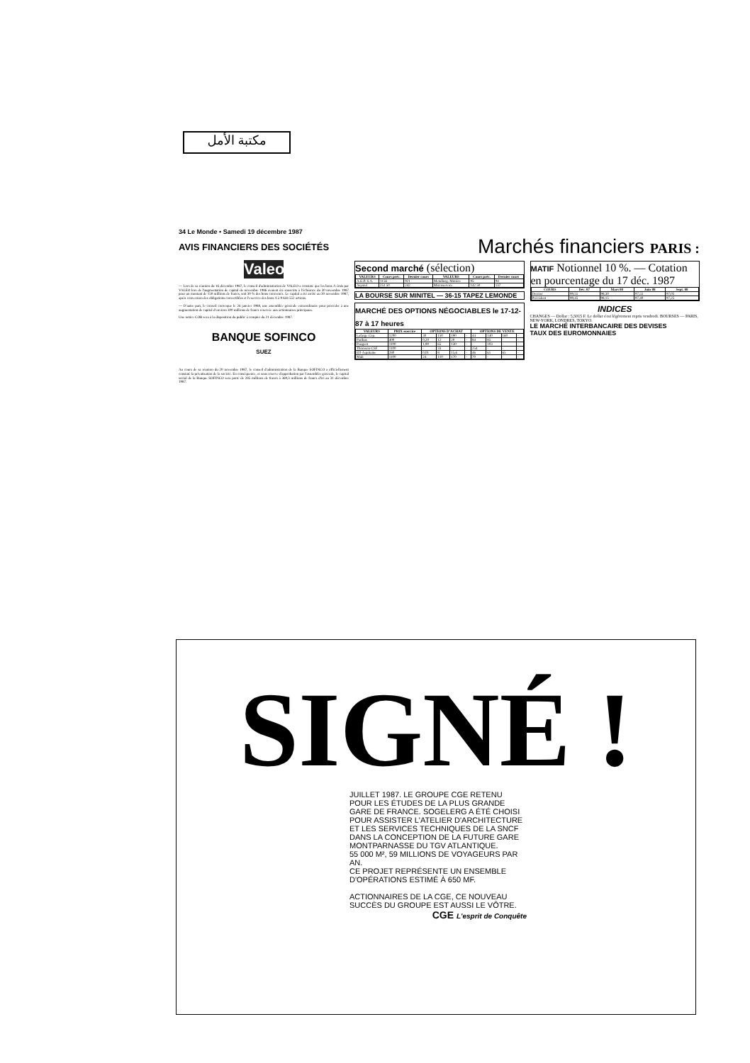مكتبة الأمل
34 Le Monde • Samedi 19 décembre 1987
AVIS FINANCIERS DES SOCIÉTÉS
Valeo
— Lors de sa réunion du 16 décembre 1987, le conseil d'administration de VALEO a constaté que les bons A émis par VALEO lors de l'augmentation de capital de novembre 1986 avaient été souscrits à l'échéance du 30 novembre 1987 pour un montant de 150 millions de francs, soit 30 % des bons concernés. Le capital a été arrêté au 30 novembre 1987, après conversion des obligations convertibles et l'exercice des bons A à 9 644 552 actions.
— D'autre part, le conseil convoque le 26 janvier 1988, une assemblée générale extraordinaire pour procéder à une augmentation de capital d'environ 300 millions de francs réservée aux actionnaires principaux.
Une notice COB sera à la disposition du public à compter du 21 décembre 1987.
BANQUE SOFINCO
SUEZ
Au cours de sa réunion du 20 novembre 1987, le conseil d'administration de la Banque SOFINCO a officiellement constaté la privatisation de la société. En conséquence, et sous réserve d'approbation par l'assemblée générale, le capital social de la Banque SOFINCO sera porté de 285 millions de francs à 369,3 millions de francs d'ici au 31 décembre 1987.
Marchés financiers PARIS :
Second marché (sélection)
| VALEURS | Cours préc. | Dernier cours | VALEURS | Cours préc. | Dernier cours |
| --- | --- | --- | --- | --- | --- |
| A.G.P. S.A. | 1156 | 921 | Metallurg. Minière | 95 | 94 |
| Asystel | 251 50 | 242 | Microservice | 142 50 | 137 |
LA BOURSE SUR MINITEL — 36-15 TAPEZ LEMONDE
MARCHÉ DES OPTIONS NÉGOCIABLES le 17-12-87 à 17 heures
| VALEURS | PRIX exercice | OPTIONS D'ACHAT | | | | OPTIONS DE VENTE | | | |
| --- | --- | --- | --- | --- | --- | --- | --- | --- | --- |
| Lafarge Cop. | 1200 | 30 | 150 | 190 | - | 44 | 140 | 160 | - |
| Paribas | 400 | 0,20 | 12 | 20 | - | 84 | 85 | - | - |
| Peugeot | 1100 | 1,90 | 65 | 130 | - | - | 103 | - | - |
| Thomson-CSF | 1100 | - | 33 | - | - | 254 | - | - | - |
| Elf-Aquitaine | 280 | 0,01 | 8 | 15,6 | - | 46 | 61 | 65 | - |
| Midi | 1100 | 24 | 110 | 170 | - | 70 | - | - | - |
MATIF Notionnel 10 %. — Cotation en pourcentage du 17 déc. 1987
| COURS | Déc. 87 | Mars 88 | Juin 88 | Sept. 88 |
| --- | --- | --- | --- | --- |
| Dernier | 99,55 | 98,30 | 97,55 | 97,05 |
| Précédent | 99,45 | 98,15 | 97,40 | 97,25 |
INDICES
CHANGES — Dollar : 5,5015 F. Le dollar s'est légèrement repris vendredi. BOURSES — PARIS, NEW-YORK, LONDRES, TOKYO.
LE MARCHÉ INTERBANCAIRE DES DEVISES
TAUX DES EUROMONNAIES
SIGNÉ !
JUILLET 1987. LE GROUPE CGE RETENU POUR LES ÉTUDES DE LA PLUS GRANDE GARE DE FRANCE. SOGELERG A ÉTÉ CHOISI POUR ASSISTER L'ATELIER D'ARCHITECTURE ET LES SERVICES TECHNIQUES DE LA SNCF DANS LA CONCEPTION DE LA FUTURE GARE MONTPARNASSE DU TGV ATLANTIQUE.
55 000 M², 59 MILLIONS DE VOYAGEURS PAR AN.
CE PROJET REPRÉSENTE UN ENSEMBLE D'OPÉRATIONS ESTIMÉ À 650 MF.
ACTIONNAIRES DE LA CGE, CE NOUVEAU SUCCÈS DU GROUPE EST AUSSI LE VÔTRE.
CGE L'esprit de Conquête